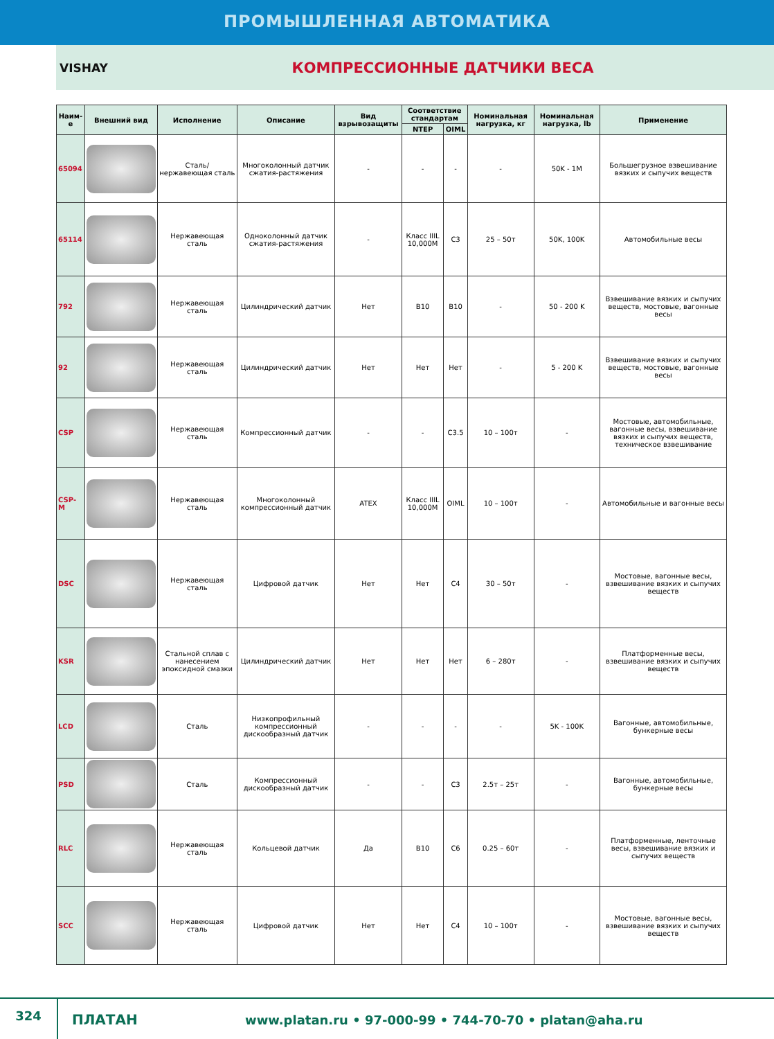ПРОМЫШЛЕННАЯ АВТОМАТИКА
VISHAY
КОМПРЕССИОННЫЕ ДАТЧИКИ ВЕСА
| Наим-е | Внешний вид | Исполнение | Описание | Вид взрывозащиты | Соответствие стандартам | | Номинальная нагрузка, кг | Номинальная нагрузка, lb | Применение |
| --- | --- | --- | --- | --- | --- | --- | --- | --- | --- |
| | | | | | NTEP | OIML | | | |
| 65094 | | Сталь/ нержавеющая сталь | Многоколонный датчик сжатия-растяжения | - | - | - | - | 50K - 1M | Большегрузное взвешивание вязких и сыпучих веществ |
| 65114 | | Нержавеющая сталь | Одноколонный датчик сжатия-растяжения | - | Класс IIIL 10,000M | C3 | 25 – 50т | 50K, 100K | Автомобильные весы |
| 792 | | Нержавеющая сталь | Цилиндрический датчик | Нет | B10 | B10 | - | 50 - 200 K | Взвешивание вязких и сыпучих веществ, мостовые, вагонные весы |
| 92 | | Нержавеющая сталь | Цилиндрический датчик | Нет | Нет | Нет | - | 5 - 200 K | Взвешивание вязких и сыпучих веществ, мостовые, вагонные весы |
| CSP | | Нержавеющая сталь | Компрессионный датчик | - | - | C3.5 | 10 – 100т | - | Мостовые, автомобильные, вагонные весы, взвешивание вязких и сыпучих веществ, техническое взвешивание |
| CSP-M | | Нержавеющая сталь | Многоколонный компрессионный датчик | ATEX | Класс IIIL 10,000M | OIML | 10 – 100т | - | Автомобильные и вагонные весы |
| DSC | | Нержавеющая сталь | Цифровой датчик | Нет | Нет | C4 | 30 – 50т | - | Мостовые, вагонные весы, взвешивание вязких и сыпучих веществ |
| KSR | | Стальной сплав с нанесением эпоксидной смазки | Цилиндрический датчик | Нет | Нет | Нет | 6 – 280т | - | Платформенные весы, взвешивание вязких и сыпучих веществ |
| LCD | | Сталь | Низкопрофильный компрессионный дискообразный датчик | - | - | - | - | 5K - 100K | Вагонные, автомобильные, бункерные весы |
| PSD | | Сталь | Компрессионный дискообразный датчик | - | - | C3 | 2.5т – 25т | - | Вагонные, автомобильные, бункерные весы |
| RLC | | Нержавеющая сталь | Кольцевой датчик | Да | B10 | C6 | 0.25 – 60т | - | Платформенные, ленточные весы, взвешивание вязких и сыпучих веществ |
| SCC | | Нержавеющая сталь | Цифровой датчик | Нет | Нет | C4 | 10 – 100т | - | Мостовые, вагонные весы, взвешивание вязких и сыпучих веществ |
324
ПЛАТАН
www.platan.ru • 97-000-99 • 744-70-70 • platan@aha.ru